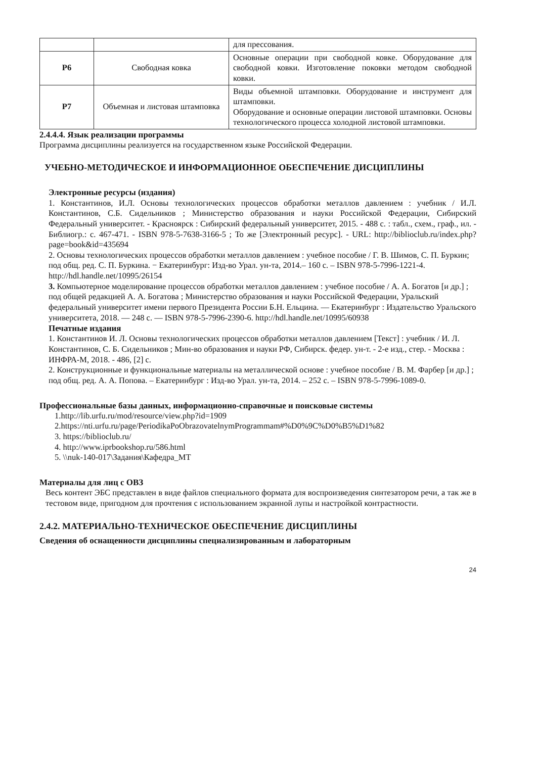| | | для прессования. |
| Р6 | Свободная ковка | Основные операции при свободной ковке. Оборудование для свободной ковки. Изготовление поковки методом свободной ковки. |
| Р7 | Объемная и листовая штамповка | Виды объемной штамповки. Оборудование и инструмент для штамповки. Оборудование и основные операции листовой штамповки. Основы технологического процесса холодной листовой штамповки. |
2.4.4.4. Язык реализации программы
Программа дисциплины реализуется на государственном языке Российской Федерации.
УЧЕБНО-МЕТОДИЧЕСКОЕ И ИНФОРМАЦИОННОЕ ОБЕСПЕЧЕНИЕ ДИСЦИПЛИНЫ
Электронные ресурсы (издания)
1. Константинов, И.Л. Основы технологических процессов обработки металлов давлением : учебник / И.Л. Константинов, С.Б. Сидельников ; Министерство образования и науки Российской Федерации, Сибирский Федеральный университет. - Красноярск : Сибирский федеральный университет, 2015. - 488 с. : табл., схем., граф., ил. - Библиогр.: с. 467-471. - ISBN 978-5-7638-3166-5 ; То же [Электронный ресурс]. - URL: http://biblioclub.ru/index.php?page=book&id=435694
2. Основы технологических процессов обработки металлов давлением : учебное пособие / Г. В. Шимов, С. П. Буркин; под общ. ред. С. П. Буркина. − Екатеринбург: Изд-во Урал. ун-та, 2014.– 160 с. – ISBN 978-5-7996-1221-4. http://hdl.handle.net/10995/26154
3. Компьютерное моделирование процессов обработки металлов давлением : учебное пособие / А. А. Богатов [и др.] ; под общей редакцией А. А. Богатова ; Министерство образования и науки Российской Федерации, Уральский федеральный университет имени первого Президента России Б.Н. Ельцина. — Екатеринбург : Издательство Уральского университета, 2018. — 248 с. — ISBN 978-5-7996-2390-6. http://hdl.handle.net/10995/60938
Печатные издания
1. Константинов И. Л. Основы технологических процессов обработки металлов давлением [Текст] : учебник / И. Л. Константинов, С. Б. Сидельников ; Мин-во образования и науки РФ, Сибирск. федер. ун-т. - 2-е изд., стер. - Москва : ИНФРА-М, 2018. - 486, [2] с.
2. Конструкционные и функциональные материалы на металлической основе : учебное пособие / В. М. Фарбер [и др.] ; под общ. ред. А. А. Попова. – Екатеринбург : Изд-во Урал. ун-та, 2014. – 252 с. – ISBN 978-5-7996-1089-0.
Профессиональные базы данных, информационно-справочные и поисковые системы
1.http://lib.urfu.ru/mod/resource/view.php?id=1909
2.https://nti.urfu.ru/page/PeriodikaPoObrazovatelnymProgrammam#%D0%9C%D0%B5%D1%82
3. https://biblioclub.ru/
4. http://www.iprbookshop.ru/586.html
5. \\nuk-140-017\Задания\Кафедра_МТ
Материалы для лиц с ОВЗ
Весь контент ЭБС представлен в виде файлов специального формата для воспроизведения синтезатором речи, а так же в тестовом виде, пригодном для прочтения с использованием экранной лупы и настройкой контрастности.
2.4.2. МАТЕРИАЛЬНО-ТЕХНИЧЕСКОЕ ОБЕСПЕЧЕНИЕ ДИСЦИПЛИНЫ
Сведения об оснащенности дисциплины специализированным и лабораторным
24